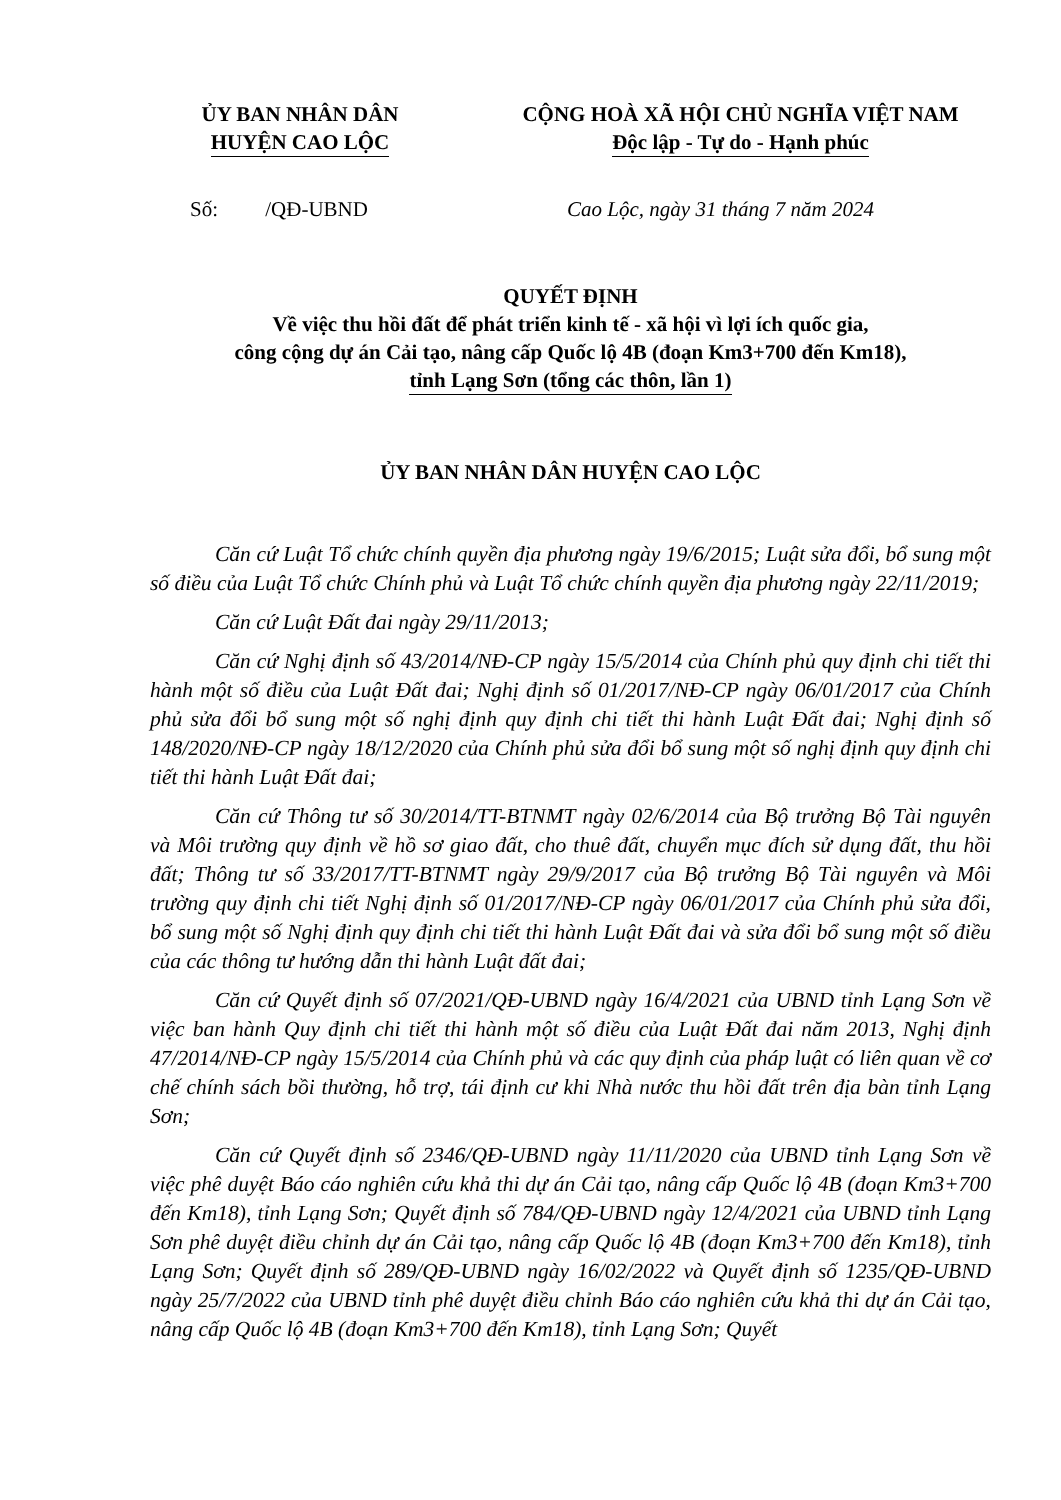ỦY BAN NHÂN DÂN
HUYỆN CAO LỘC
CỘNG HOÀ XÃ HỘI CHỦ NGHĨA VIỆT NAM
Độc lập - Tự do - Hạnh phúc
Số: /QĐ-UBND Cao Lộc, ngày 31 tháng 7 năm 2024
QUYẾT ĐỊNH
Về việc thu hồi đất để phát triển kinh tế - xã hội vì lợi ích quốc gia,
công cộng dự án Cải tạo, nâng cấp Quốc lộ 4B (đoạn Km3+700 đến Km18),
tỉnh Lạng Sơn (tổng các thôn, lần 1)
ỦY BAN NHÂN DÂN HUYỆN CAO LỘC
Căn cứ Luật Tổ chức chính quyền địa phương ngày 19/6/2015; Luật sửa đổi, bổ sung một số điều của Luật Tổ chức Chính phủ và Luật Tổ chức chính quyền địa phương ngày 22/11/2019;
Căn cứ Luật Đất đai ngày 29/11/2013;
Căn cứ Nghị định số 43/2014/NĐ-CP ngày 15/5/2014 của Chính phủ quy định chi tiết thi hành một số điều của Luật Đất đai; Nghị định số 01/2017/NĐ-CP ngày 06/01/2017 của Chính phủ sửa đổi bổ sung một số nghị định quy định chi tiết thi hành Luật Đất đai; Nghị định số 148/2020/NĐ-CP ngày 18/12/2020 của Chính phủ sửa đổi bổ sung một số nghị định quy định chi tiết thi hành Luật Đất đai;
Căn cứ Thông tư số 30/2014/TT-BTNMT ngày 02/6/2014 của Bộ trưởng Bộ Tài nguyên và Môi trường quy định về hồ sơ giao đất, cho thuê đất, chuyển mục đích sử dụng đất, thu hồi đất; Thông tư số 33/2017/TT-BTNMT ngày 29/9/2017 của Bộ trưởng Bộ Tài nguyên và Môi trường quy định chi tiết Nghị định số 01/2017/NĐ-CP ngày 06/01/2017 của Chính phủ sửa đổi, bổ sung một số Nghị định quy định chi tiết thi hành Luật Đất đai và sửa đổi bổ sung một số điều của các thông tư hướng dẫn thi hành Luật đất đai;
Căn cứ Quyết định số 07/2021/QĐ-UBND ngày 16/4/2021 của UBND tỉnh Lạng Sơn về việc ban hành Quy định chi tiết thi hành một số điều của Luật Đất đai năm 2013, Nghị định 47/2014/NĐ-CP ngày 15/5/2014 của Chính phủ và các quy định của pháp luật có liên quan về cơ chế chính sách bồi thường, hỗ trợ, tái định cư khi Nhà nước thu hồi đất trên địa bàn tỉnh Lạng Sơn;
Căn cứ Quyết định số 2346/QĐ-UBND ngày 11/11/2020 của UBND tỉnh Lạng Sơn về việc phê duyệt Báo cáo nghiên cứu khả thi dự án Cải tạo, nâng cấp Quốc lộ 4B (đoạn Km3+700 đến Km18), tỉnh Lạng Sơn; Quyết định số 784/QĐ-UBND ngày 12/4/2021 của UBND tỉnh Lạng Sơn phê duyệt điều chỉnh dự án Cải tạo, nâng cấp Quốc lộ 4B (đoạn Km3+700 đến Km18), tỉnh Lạng Sơn; Quyết định số 289/QĐ-UBND ngày 16/02/2022 và Quyết định số 1235/QĐ-UBND ngày 25/7/2022 của UBND tỉnh phê duyệt điều chỉnh Báo cáo nghiên cứu khả thi dự án Cải tạo, nâng cấp Quốc lộ 4B (đoạn Km3+700 đến Km18), tỉnh Lạng Sơn; Quyết